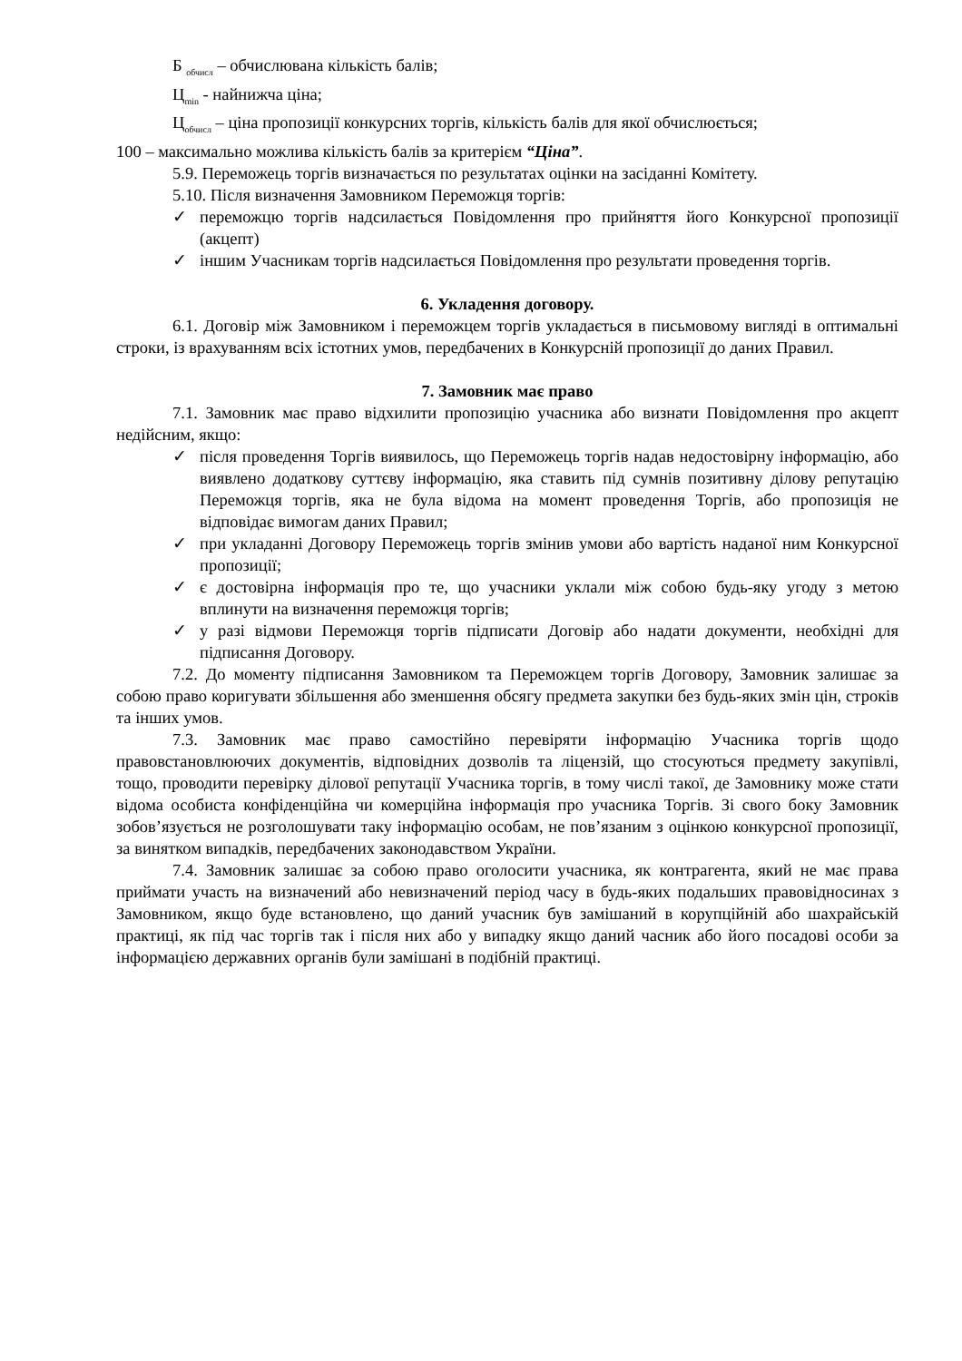Б <sub>обчисл</sub> – обчислювана кількість балів;
Ц<sub>min</sub> - найнижча ціна;
Ц<sub>обчисл</sub> – ціна пропозиції конкурсних торгів, кількість балів для якої обчислюється;
100 – максимально можлива кількість балів за критерієм “Ціна”.
5.9. Переможець торгів визначається по результатах оцінки на засіданні Комітету.
5.10. Після визначення Замовником Переможця торгів:
✓ переможцю торгів надсилається Повідомлення про прийняття його Конкурсної пропозиції (акцепт)
✓ іншим Учасникам торгів надсилається Повідомлення про результати проведення торгів.
6. Укладення договору.
6.1. Договір між Замовником і переможцем торгів укладається в письмовому вигляді в оптимальні строки, із врахуванням всіх істотних умов, передбачених в Конкурсній пропозиції до даних Правил.
7. Замовник має право
7.1. Замовник має право відхилити пропозицію учасника або визнати Повідомлення про акцепт недійсним, якщо:
✓ після проведення Торгів виявилось, що Переможець торгів надав недостовірну інформацію, або виявлено додаткову суттєву інформацію, яка ставить під сумнів позитивну ділову репутацію Переможця торгів, яка не була відома на момент проведення Торгів, або пропозиція не відповідає вимогам даних Правил;
✓ при укладанні Договору Переможець торгів змінив умови або вартість наданої ним Конкурсної пропозиції;
✓ є достовірна інформація про те, що учасники уклали між собою будь-яку угоду з метою вплинути на визначення переможця торгів;
✓ у разі відмови Переможця торгів підписати Договір або надати документи, необхідні для підписання Договору.
7.2. До моменту підписання Замовником та Переможцем торгів Договору, Замовник залишає за собою право коригувати збільшення або зменшення обсягу предмета закупки без будь-яких змін цін, строків та інших умов.
7.3. Замовник має право самостійно перевіряти інформацію Учасника торгів щодо правовстановлюючих документів, відповідних дозволів та ліцензій, що стосуються предмету закупівлі, тощо, проводити перевірку ділової репутації Учасника торгів, в тому числі такої, де Замовнику може стати відома особиста конфіденційна чи комерційна інформація про учасника Торгів. Зі свого боку Замовник зобов’язується не розголошувати таку інформацію особам, не пов’язаним з оцінкою конкурсної пропозиції, за винятком випадків, передбачених законодавством України.
7.4. Замовник залишає за собою право оголосити учасника, як контрагента, який не має права приймати участь на визначений або невизначений період часу в будь-яких подальших правовідносинах з Замовником, якщо буде встановлено, що даний учасник був замішаний в корупційній або шахрайській практиці, як під час торгів так і після них або у випадку якщо даний часник або його посадові особи за інформацією державних органів були замішані в подібній практиці.